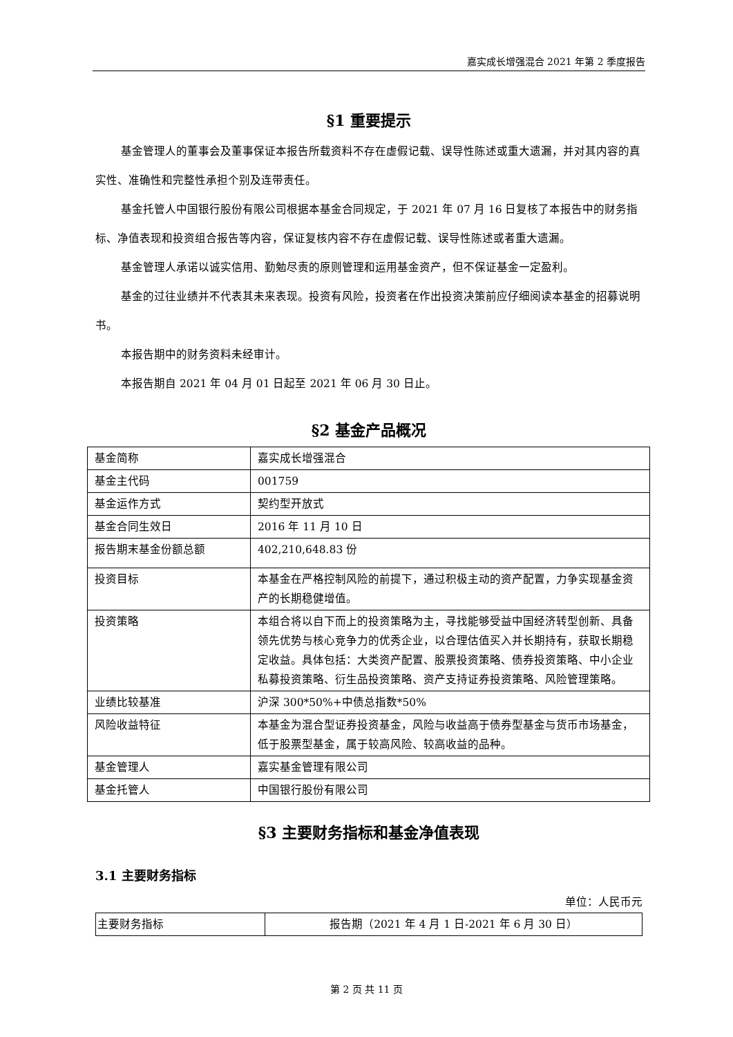嘉实成长增强混合 2021 年第 2 季度报告
§1 重要提示
基金管理人的董事会及董事保证本报告所载资料不存在虚假记载、误导性陈述或重大遗漏，并对其内容的真实性、准确性和完整性承担个别及连带责任。
基金托管人中国银行股份有限公司根据本基金合同规定，于 2021 年 07 月 16 日复核了本报告中的财务指标、净值表现和投资组合报告等内容，保证复核内容不存在虚假记载、误导性陈述或者重大遗漏。
基金管理人承诺以诚实信用、勤勉尽责的原则管理和运用基金资产，但不保证基金一定盈利。
基金的过往业绩并不代表其未来表现。投资有风险，投资者在作出投资决策前应仔细阅读本基金的招募说明书。
本报告期中的财务资料未经审计。
本报告期自 2021 年 04 月 01 日起至 2021 年 06 月 30 日止。
§2 基金产品概况
| 基金简称 | 嘉实成长增强混合 |
| 基金主代码 | 001759 |
| 基金运作方式 | 契约型开放式 |
| 基金合同生效日 | 2016 年 11 月 10 日 |
| 报告期末基金份额总额 | 402,210,648.83 份 |
| 投资目标 | 本基金在严格控制风险的前提下，通过积极主动的资产配置，力争实现基金资产的长期稳健增值。 |
| 投资策略 | 本组合将以自下而上的投资策略为主，寻找能够受益中国经济转型创新、具备领先优势与核心竞争力的优秀企业，以合理估值买入并长期持有，获取长期稳定收益。具体包括：大类资产配置、股票投资策略、债券投资策略、中小企业私募投资策略、衍生品投资策略、资产支持证券投资策略、风险管理策略。 |
| 业绩比较基准 | 沪深 300*50%+中债总指数*50% |
| 风险收益特征 | 本基金为混合型证券投资基金，风险与收益高于债券型基金与货币市场基金，低于股票型基金，属于较高风险、较高收益的品种。 |
| 基金管理人 | 嘉实基金管理有限公司 |
| 基金托管人 | 中国银行股份有限公司 |
§3 主要财务指标和基金净值表现
3.1 主要财务指标
单位：人民币元
| 主要财务指标 | 报告期（2021 年 4 月 1 日-2021 年 6 月 30 日） |
第 2 页 共 11 页